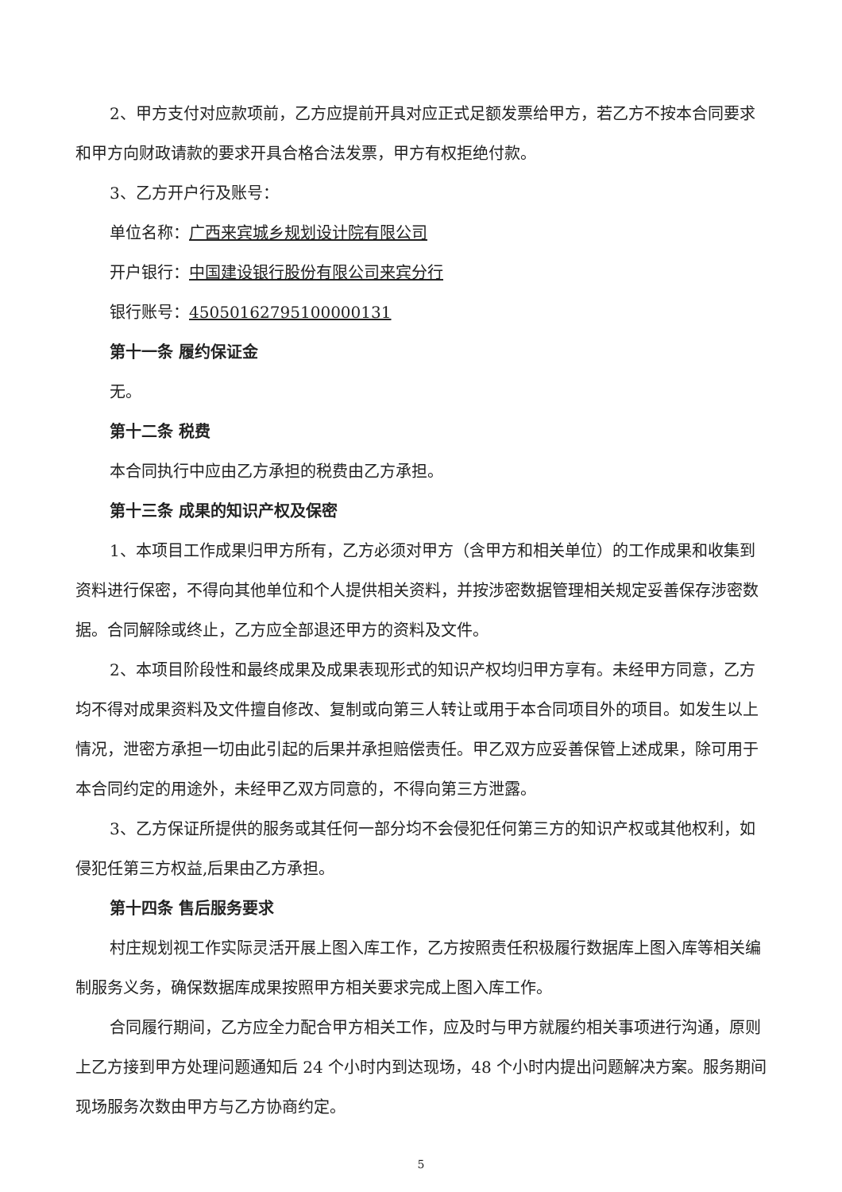2、甲方支付对应款项前，乙方应提前开具对应正式足额发票给甲方，若乙方不按本合同要求和甲方向财政请款的要求开具合格合法发票，甲方有权拒绝付款。
3、乙方开户行及账号：
单位名称：广西来宾城乡规划设计院有限公司
开户银行：中国建设银行股份有限公司来宾分行
银行账号：45050162795100000131
第十一条 履约保证金
无。
第十二条 税费
本合同执行中应由乙方承担的税费由乙方承担。
第十三条 成果的知识产权及保密
1、本项目工作成果归甲方所有，乙方必须对甲方（含甲方和相关单位）的工作成果和收集到资料进行保密，不得向其他单位和个人提供相关资料，并按涉密数据管理相关规定妥善保存涉密数据。合同解除或终止，乙方应全部退还甲方的资料及文件。
2、本项目阶段性和最终成果及成果表现形式的知识产权均归甲方享有。未经甲方同意，乙方均不得对成果资料及文件擅自修改、复制或向第三人转让或用于本合同项目外的项目。如发生以上情况，泄密方承担一切由此引起的后果并承担赔偿责任。甲乙双方应妥善保管上述成果，除可用于本合同约定的用途外，未经甲乙双方同意的，不得向第三方泄露。
3、乙方保证所提供的服务或其任何一部分均不会侵犯任何第三方的知识产权或其他权利，如侵犯任第三方权益,后果由乙方承担。
第十四条 售后服务要求
村庄规划视工作实际灵活开展上图入库工作，乙方按照责任积极履行数据库上图入库等相关编制服务义务，确保数据库成果按照甲方相关要求完成上图入库工作。
合同履行期间，乙方应全力配合甲方相关工作，应及时与甲方就履约相关事项进行沟通，原则上乙方接到甲方处理问题通知后 24 个小时内到达现场，48 个小时内提出问题解决方案。服务期间现场服务次数由甲方与乙方协商约定。
5